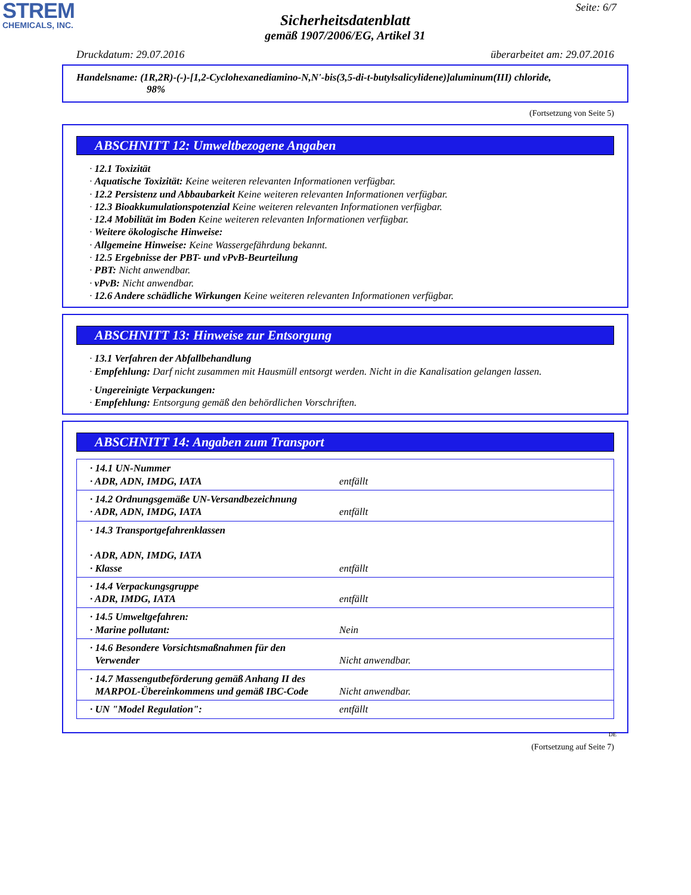STREM
CHEMICALS, INC.
Seite: 6/7
Sicherheitsdatenblatt
gemäß 1907/2006/EG, Artikel 31
Druckdatum: 29.07.2016 überarbeitet am: 29.07.2016
Handelsname: (1R,2R)-(-)-[1,2-Cyclohexanediamino-N,N'-bis(3,5-di-t-butylsalicylidene)]aluminum(III) chloride,
98%
(Fortsetzung von Seite 5)
ABSCHNITT 12: Umweltbezogene Angaben
· 12.1 Toxizität
· Aquatische Toxizität: Keine weiteren relevanten Informationen verfügbar.
· 12.2 Persistenz und Abbaubarkeit Keine weiteren relevanten Informationen verfügbar.
· 12.3 Bioakkumulationspotenzial Keine weiteren relevanten Informationen verfügbar.
· 12.4 Mobilität im Boden Keine weiteren relevanten Informationen verfügbar.
· Weitere ökologische Hinweise:
· Allgemeine Hinweise: Keine Wassergefährdung bekannt.
· 12.5 Ergebnisse der PBT- und vPvB-Beurteilung
· PBT: Nicht anwendbar.
· vPvB: Nicht anwendbar.
· 12.6 Andere schädliche Wirkungen Keine weiteren relevanten Informationen verfügbar.
ABSCHNITT 13: Hinweise zur Entsorgung
· 13.1 Verfahren der Abfallbehandlung
· Empfehlung: Darf nicht zusammen mit Hausmüll entsorgt werden. Nicht in die Kanalisation gelangen lassen.
· Ungereinigte Verpackungen:
· Empfehlung: Entsorgung gemäß den behördlichen Vorschriften.
ABSCHNITT 14: Angaben zum Transport
| · 14.1 UN-Nummer · ADR, ADN, IMDG, IATA | entfällt |
| · 14.2 Ordnungsgemäße UN-Versandbezeichnung · ADR, ADN, IMDG, IATA | entfällt |
| · 14.3 Transportgefahrenklassen · ADR, ADN, IMDG, IATA · Klasse | entfällt |
| · 14.4 Verpackungsgruppe · ADR, IMDG, IATA | entfällt |
| · 14.5 Umweltgefahren: · Marine pollutant: | Nein |
| · 14.6 Besondere Vorsichtsmaßnahmen für den Verwender | Nicht anwendbar. |
| · 14.7 Massengutbeförderung gemäß Anhang II des MARPOL-Übereinkommens und gemäß IBC-Code | Nicht anwendbar. |
| · UN "Model Regulation": | entfällt |
DE
(Fortsetzung auf Seite 7)